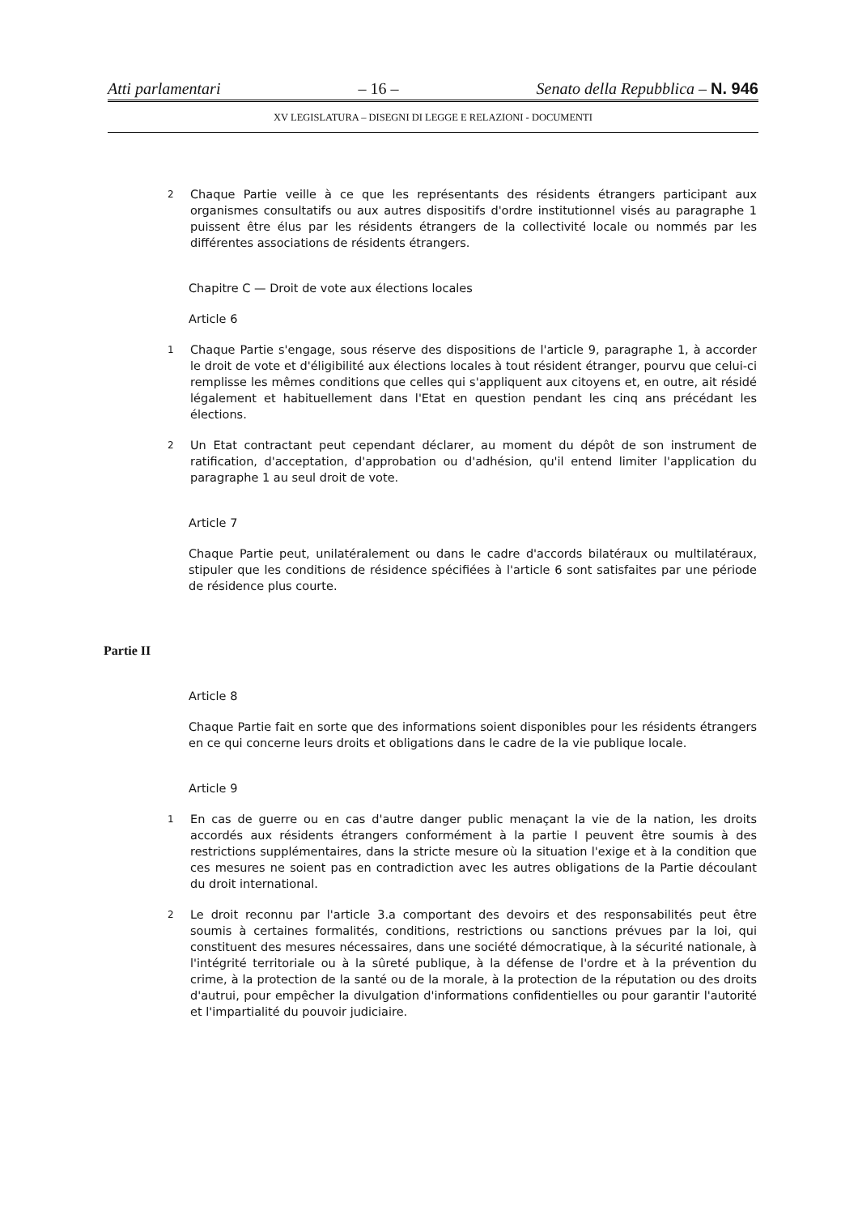Atti parlamentari – 16 – Senato della Repubblica – N. 946
XV LEGISLATURA – DISEGNI DI LEGGE E RELAZIONI - DOCUMENTI
2 Chaque Partie veille à ce que les représentants des résidents étrangers participant aux organismes consultatifs ou aux autres dispositifs d'ordre institutionnel visés au paragraphe 1 puissent être élus par les résidents étrangers de la collectivité locale ou nommés par les différentes associations de résidents étrangers.
Chapitre C — Droit de vote aux élections locales
Article 6
1 Chaque Partie s'engage, sous réserve des dispositions de l'article 9, paragraphe 1, à accorder le droit de vote et d'éligibilité aux élections locales à tout résident étranger, pourvu que celui-ci remplisse les mêmes conditions que celles qui s'appliquent aux citoyens et, en outre, ait résidé légalement et habituellement dans l'Etat en question pendant les cinq ans précédant les élections.
2 Un Etat contractant peut cependant déclarer, au moment du dépôt de son instrument de ratification, d'acceptation, d'approbation ou d'adhésion, qu'il entend limiter l'application du paragraphe 1 au seul droit de vote.
Article 7
Chaque Partie peut, unilatéralement ou dans le cadre d'accords bilatéraux ou multilatéraux, stipuler que les conditions de résidence spécifiées à l'article 6 sont satisfaites par une période de résidence plus courte.
Partie II
Article 8
Chaque Partie fait en sorte que des informations soient disponibles pour les résidents étrangers en ce qui concerne leurs droits et obligations dans le cadre de la vie publique locale.
Article 9
1 En cas de guerre ou en cas d'autre danger public menaçant la vie de la nation, les droits accordés aux résidents étrangers conformément à la partie I peuvent être soumis à des restrictions supplémentaires, dans la stricte mesure où la situation l'exige et à la condition que ces mesures ne soient pas en contradiction avec les autres obligations de la Partie découlant du droit international.
2 Le droit reconnu par l'article 3.a comportant des devoirs et des responsabilités peut être soumis à certaines formalités, conditions, restrictions ou sanctions prévues par la loi, qui constituent des mesures nécessaires, dans une société démocratique, à la sécurité nationale, à l'intégrité territoriale ou à la sûreté publique, à la défense de l'ordre et à la prévention du crime, à la protection de la santé ou de la morale, à la protection de la réputation ou des droits d'autrui, pour empêcher la divulgation d'informations confidentielles ou pour garantir l'autorité et l'impartialité du pouvoir judiciaire.